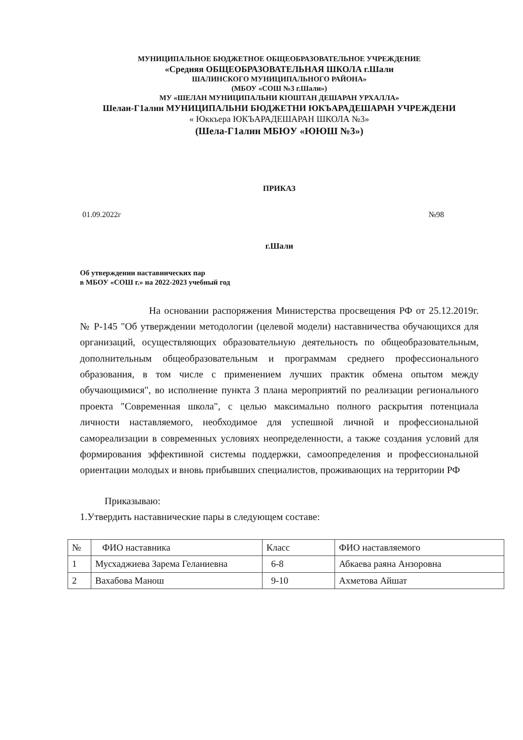МУНИЦИПАЛЬНОЕ БЮДЖЕТНОЕ ОБЩЕОБРАЗОВАТЕЛЬНОЕ УЧРЕЖДЕНИЕ
«Средняя ОБЩЕОБРАЗОВАТЕЛЬНАЯ ШКОЛА г.Шали
ШАЛИНСКОГО МУНИЦИПАЛЬНОГО РАЙОНА»
(МБОУ «СОШ №3 г.Шали»)
МУ «ШЕЛАН МУНИЦИПАЛЬНИ КIОШТАН ДЕШАРАН УРХАЛЛА»
Шелан-Г1алин МУНИЦИПАЛЬНИ БЮДЖЕТНИ ЮКЪАРАДЕШАРАН УЧРЕЖДЕНИ
« Юккъера ЮКЪАРАДЕШАРАН ШКОЛА №3»
(Шела-Г1алин МБЮУ «ЮЮШ №3»)
ПРИКАЗ
01.09.2022г №98
г.Шали
Об утверждении наставнических пар
в МБОУ «СОШ г.» на 2022-2023 учебный год
На основании распоряжения Министерства просвещения РФ от 25.12.2019г. № Р-145 "Об утверждении методологии (целевой модели) наставничества обучающихся для организаций, осуществляющих образовательную деятельность по общеобразовательным, дополнительным общеобразовательным и программам среднего профессионального образования, в том числе с применением лучших практик обмена опытом между обучающимися", во исполнение пункта 3 плана мероприятий по реализации регионального проекта "Современная школа", с целью максимально полного раскрытия потенциала личности наставляемого, необходимое для успешной личной и профессиональной самореализации в современных условиях неопределенности, а также создания условий для формирования эффективной системы поддержки, самоопределения и профессиональной ориентации молодых и вновь прибывших специалистов, проживающих на территории РФ
Приказываю:
1.Утвердить наставнические пары в следующем составе:
| № | ФИО наставника | Класс | ФИО наставляемого |
| 1 | Мусхаджиева Зарема Геланиевна | 6-8 | Абкаева раяна Анзоровна |
| 2 | Вахабова Манош | 9-10 | Ахметова Айшат |